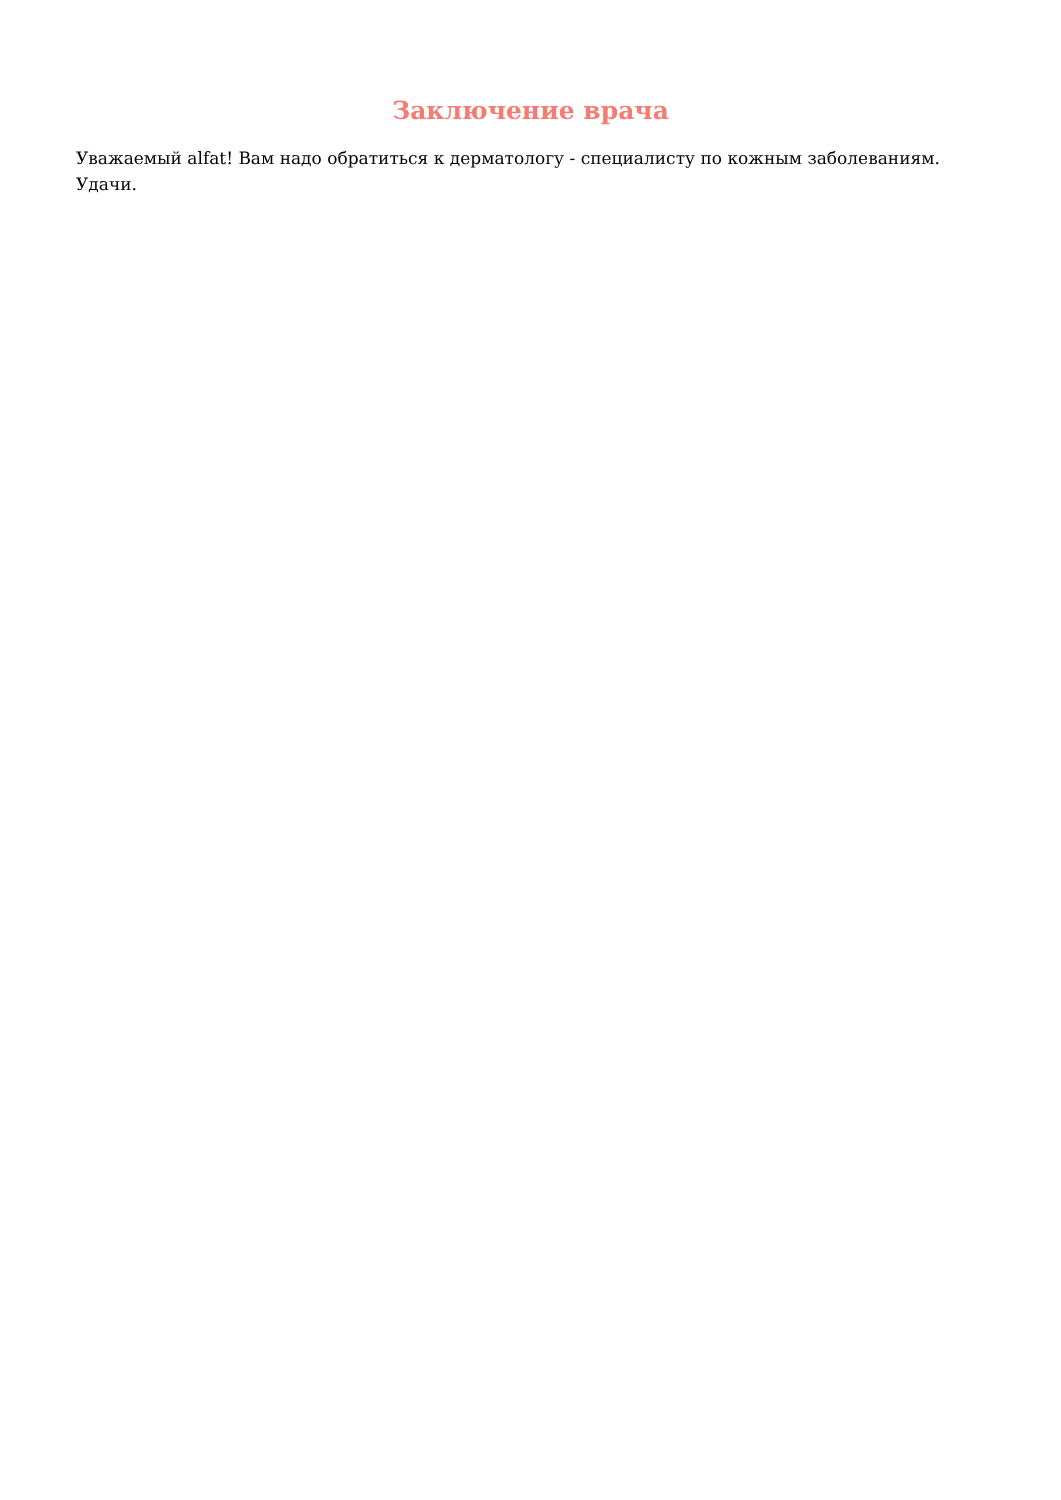Заключение врача
Уважаемый alfat! Вам надо обратиться к дерматологу - специалисту по кожным заболеваниям. Удачи.